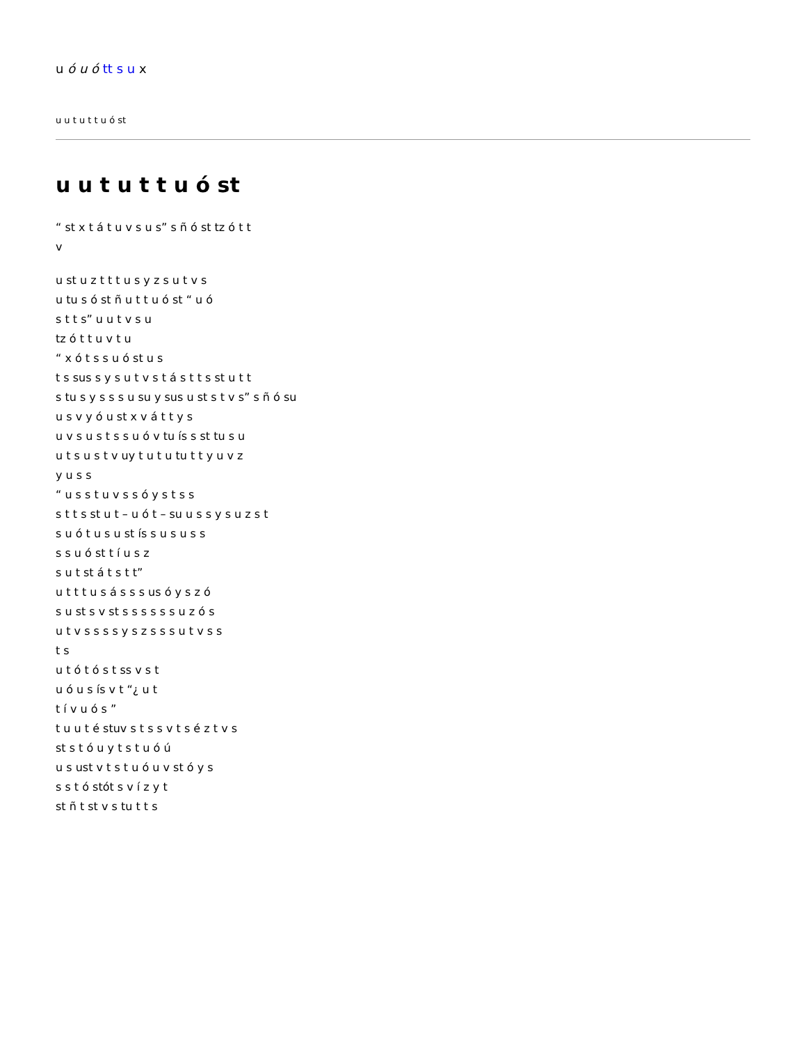u ó u ó tt s u x
u u t u t t u ó st
u u t u t t u ó st
“ st x t á t u v s u s” s ñ ó st tz ó t t
v
u st u z t t t u s y z s u t v s
u tu s ó st ñ u t t u ó st “ u ó
s t t s” u u t v s u
tz ó t t u v t u
“ x ó t s s u ó st u s
t s sus s y s u t v s t á s t t s st u t t
s tu s y s s s u su y sus u st s t v s” s ñ ó su
u s v y ó u st x v á t t y s
u v s u s t s s u ó v tu ís s st tu s u
u t s u s t v uy t u t u tu t t y u v z
y u s s
“ u s s t u v s s ó y s t s s
s t t s st u t – u ó t – su u s s y s u z s t
s u ó t u s u st ís s u s u s s
s s u ó st t í u s z
s u t st á t s t t”
u t t t u s á s s s us ó y s z ó
s u st s v st s s s s s s u z ó s
u t v s s s s y s z s s s u t v s s
t s
u t ó t ó s t ss v s t
u ó u s ís v t “¿ u t
t í v u ó s ”
t u u t é stuv s t s s v t s é z t v s
st s t ó u y t s t u ó ú
u s ust v t s t u ó u v st ó y s
s s t ó stót s v í z y t
st ñ t st v s tu t t s